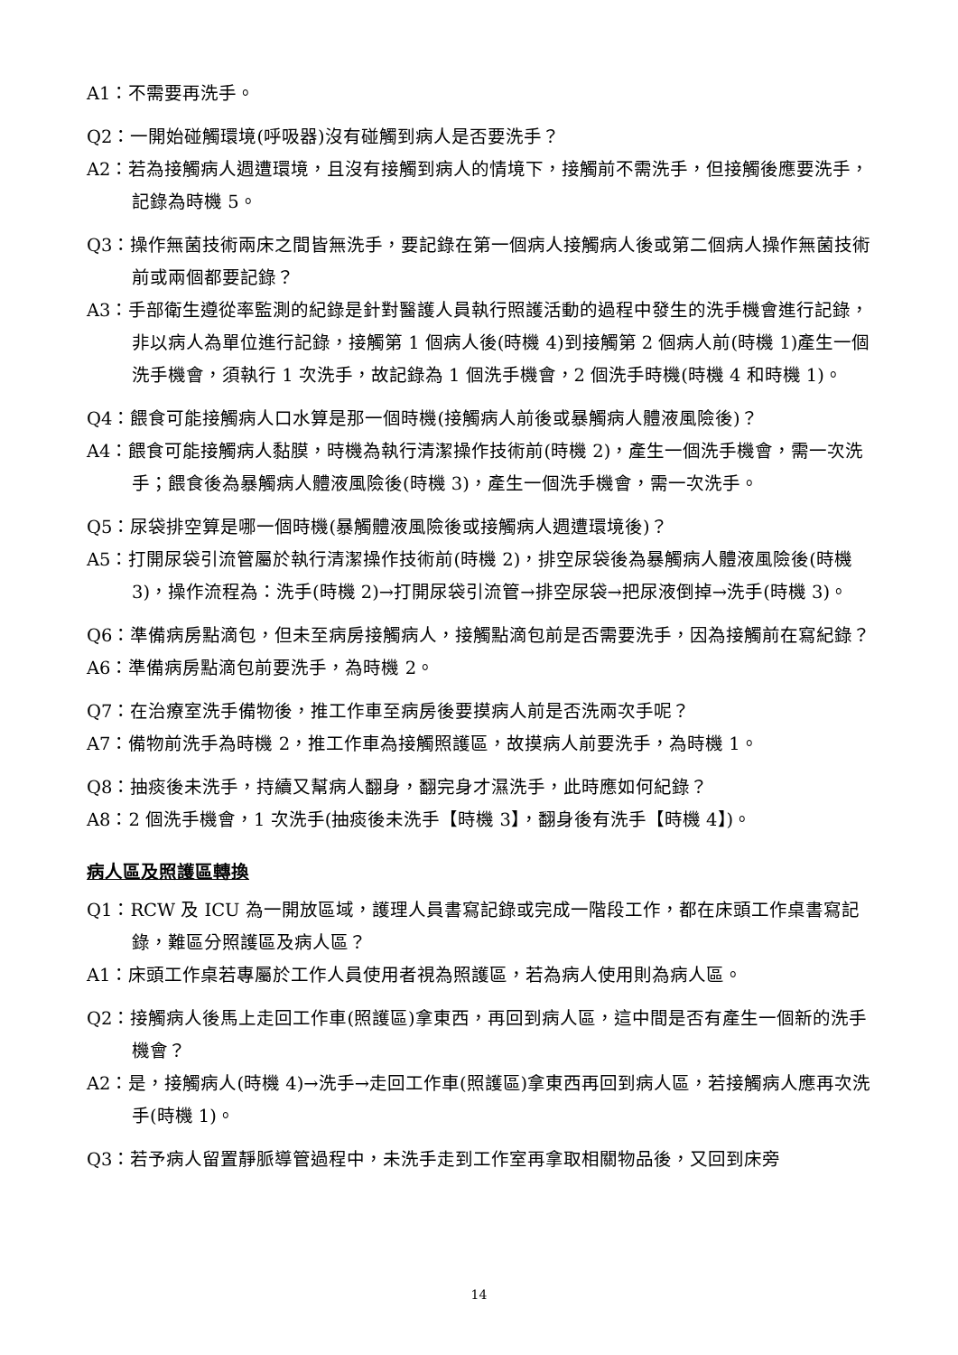A1：不需要再洗手。
Q2：一開始碰觸環境(呼吸器)沒有碰觸到病人是否要洗手？
A2：若為接觸病人週遭環境，且沒有接觸到病人的情境下，接觸前不需洗手，但接觸後應要洗手，記錄為時機 5。
Q3：操作無菌技術兩床之間皆無洗手，要記錄在第一個病人接觸病人後或第二個病人操作無菌技術前或兩個都要記錄？
A3：手部衛生遵從率監測的紀錄是針對醫護人員執行照護活動的過程中發生的洗手機會進行記錄，非以病人為單位進行記錄，接觸第 1 個病人後(時機 4)到接觸第 2 個病人前(時機 1)產生一個洗手機會，須執行 1 次洗手，故記錄為 1 個洗手機會，2 個洗手時機(時機 4 和時機 1)。
Q4：餵食可能接觸病人口水算是那一個時機(接觸病人前後或暴觸病人體液風險後)？
A4：餵食可能接觸病人黏膜，時機為執行清潔操作技術前(時機 2)，產生一個洗手機會，需一次洗手；餵食後為暴觸病人體液風險後(時機 3)，產生一個洗手機會，需一次洗手。
Q5：尿袋排空算是哪一個時機(暴觸體液風險後或接觸病人週遭環境後)？
A5：打開尿袋引流管屬於執行清潔操作技術前(時機 2)，排空尿袋後為暴觸病人體液風險後(時機 3)，操作流程為：洗手(時機 2)→打開尿袋引流管→排空尿袋→把尿液倒掉→洗手(時機 3)。
Q6：準備病房點滴包，但未至病房接觸病人，接觸點滴包前是否需要洗手，因為接觸前在寫紀錄？
A6：準備病房點滴包前要洗手，為時機 2。
Q7：在治療室洗手備物後，推工作車至病房後要摸病人前是否洗兩次手呢？
A7：備物前洗手為時機 2，推工作車為接觸照護區，故摸病人前要洗手，為時機 1。
Q8：抽痰後未洗手，持續又幫病人翻身，翻完身才濕洗手，此時應如何紀錄？
A8：2 個洗手機會，1 次洗手(抽痰後未洗手【時機 3】，翻身後有洗手【時機 4】)。
病人區及照護區轉換
Q1：RCW 及 ICU 為一開放區域，護理人員書寫記錄或完成一階段工作，都在床頭工作桌書寫記錄，難區分照護區及病人區？
A1：床頭工作桌若專屬於工作人員使用者視為照護區，若為病人使用則為病人區。
Q2：接觸病人後馬上走回工作車(照護區)拿東西，再回到病人區，這中間是否有產生一個新的洗手機會？
A2：是，接觸病人(時機 4)→洗手→走回工作車(照護區)拿東西再回到病人區，若接觸病人應再次洗手(時機 1)。
Q3：若予病人留置靜脈導管過程中，未洗手走到工作室再拿取相關物品後，又回到床旁
14